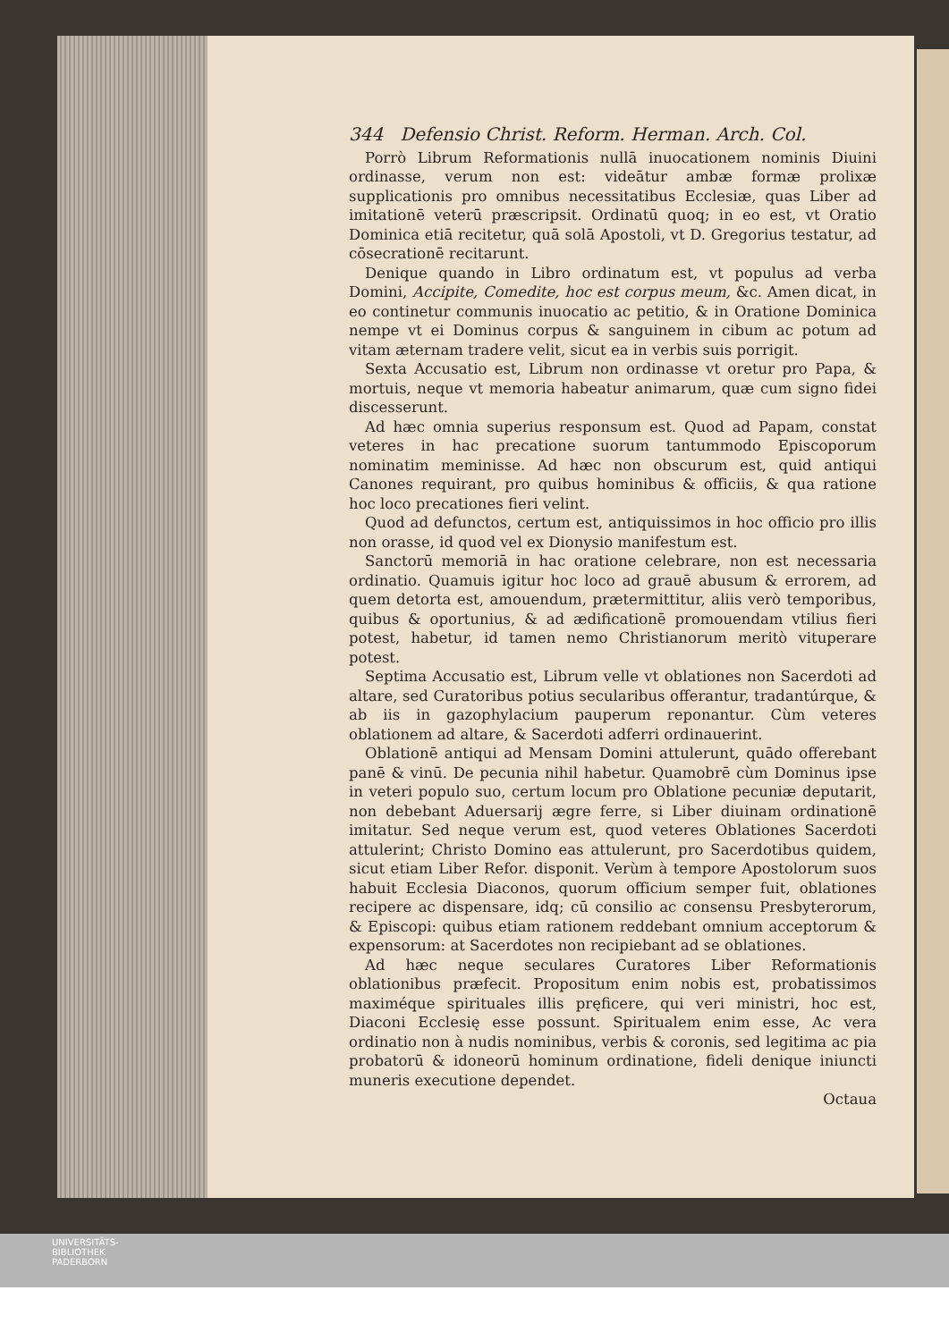344 Defensio Christ. Reform. Herman. Arch. Col.
Porrò Librum Reformationis nullā inuocationem nominis Diuini ordinasse, verum non est: videātur ambæ formæ prolixæ supplicationis pro omnibus necessitatibus Ecclesiæ, quas Liber ad imitationē veterū præscripsit. Ordinatū quoq; in eo est, vt Oratio Dominica etiā recitetur, quā solā Apostoli, vt D. Gregorius testatur, ad cōsecrationē recitarunt.
Denique quando in Libro ordinatum est, vt populus ad verba Domini, Accipite, Comedite, hoc est corpus meum, &c. Amen dicat, in eo continetur communis inuocatio ac petitio, & in Oratione Dominica nempe vt ei Dominus corpus & sanguinem in cibum ac potum ad vitam æternam tradere velit, sicut ea in verbis suis porrigit.
Sexta Accusatio est, Librum non ordinasse vt oretur pro Papa, & mortuis, neque vt memoria habeatur animarum, quæ cum signo fidei discesserunt.
Ad hæc omnia superius responsum est. Quod ad Papam, constat veteres in hac precatione suorum tantummodo Episcoporum nominatim meminisse. Ad hæc non obscurum est, quid antiqui Canones requirant, pro quibus hominibus & officiis, & qua ratione hoc loco precationes fieri velint.
Quod ad defunctos, certum est, antiquissimos in hoc officio pro illis non orasse, id quod vel ex Dionysio manifestum est.
Sanctorū memoriā in hac oratione celebrare, non est necessaria ordinatio. Quamuis igitur hoc loco ad grauē abusum & errorem, ad quem detorta est, amouendum, prætermittitur, aliis verò temporibus, quibus & oportunius, & ad ædificationē promouendam vtilius fieri potest, habetur, id tamen nemo Christianorum meritò vituperare potest.
Septima Accusatio est, Librum velle vt oblationes non Sacerdoti ad altare, sed Curatoribus potius secularibus offerantur, tradantúrque, & ab iis in gazophylacium pauperum reponantur. Cùm veteres oblationem ad altare, & Sacerdoti adferri ordinauerint.
Oblationē antiqui ad Mensam Domini attulerunt, quādo offerebant panē & vinū. De pecunia nihil habetur. Quamobrē cùm Dominus ipse in veteri populo suo, certum locum pro Oblatione pecuniæ deputarit, non debebant Aduersarij ægre ferre, si Liber diuinam ordinationē imitatur. Sed neque verum est, quod veteres Oblationes Sacerdoti attulerint; Christo Domino eas attulerunt, pro Sacerdotibus quidem, sicut etiam Liber Refor. disponit. Verùm à tempore Apostolorum suos habuit Ecclesia Diaconos, quorum officium semper fuit, oblationes recipere ac dispensare, idq; cū consilio ac consensu Presbyterorum, & Episcopi: quibus etiam rationem reddebant omnium acceptorum & expensorum: at Sacerdotes non recipiebant ad se oblationes.
Ad hæc neque seculares Curatores Liber Reformationis oblationibus præfecit. Propositum enim nobis est, probatissimos maximéque spirituales illis pręficere, qui veri ministri, hoc est, Diaconi Ecclesię esse possunt. Spiritualem enim esse, Ac vera ordinatio non à nudis nominibus, verbis & coronis, sed legitima ac pia probatorū & idoneorū hominum ordinatione, fideli denique iniuncti muneris executione dependet.
Octaua
UNIVERSITÄTS-
BIBLIOTHEK
PADERBORN